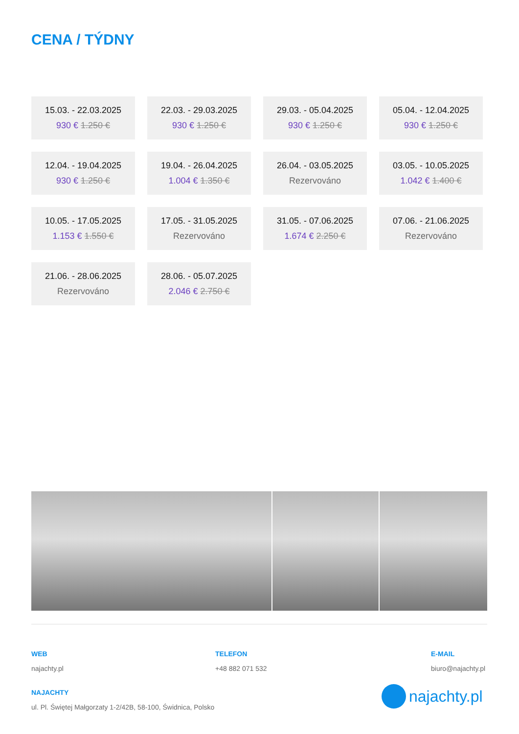CENA / TÝDNY
15.03. - 22.03.2025
930 € 1.250 €
22.03. - 29.03.2025
930 € 1.250 €
29.03. - 05.04.2025
930 € 1.250 €
05.04. - 12.04.2025
930 € 1.250 €
12.04. - 19.04.2025
930 € 1.250 €
19.04. - 26.04.2025
1.004 € 1.350 €
26.04. - 03.05.2025
Rezervováno
03.05. - 10.05.2025
1.042 € 1.400 €
10.05. - 17.05.2025
1.153 € 1.550 €
17.05. - 31.05.2025
Rezervováno
31.05. - 07.06.2025
1.674 € 2.250 €
07.06. - 21.06.2025
Rezervováno
21.06. - 28.06.2025
Rezervováno
28.06. - 05.07.2025
2.046 € 2.750 €
WEB
najachty.pl
TELEFON
+48 882 071 532
E-MAIL
biuro@najachty.pl
NAJACHTY
ul. Pl. Świętej Małgorzaty 1-2/42B, 58-100, Świdnica, Polsko
najachty.pl